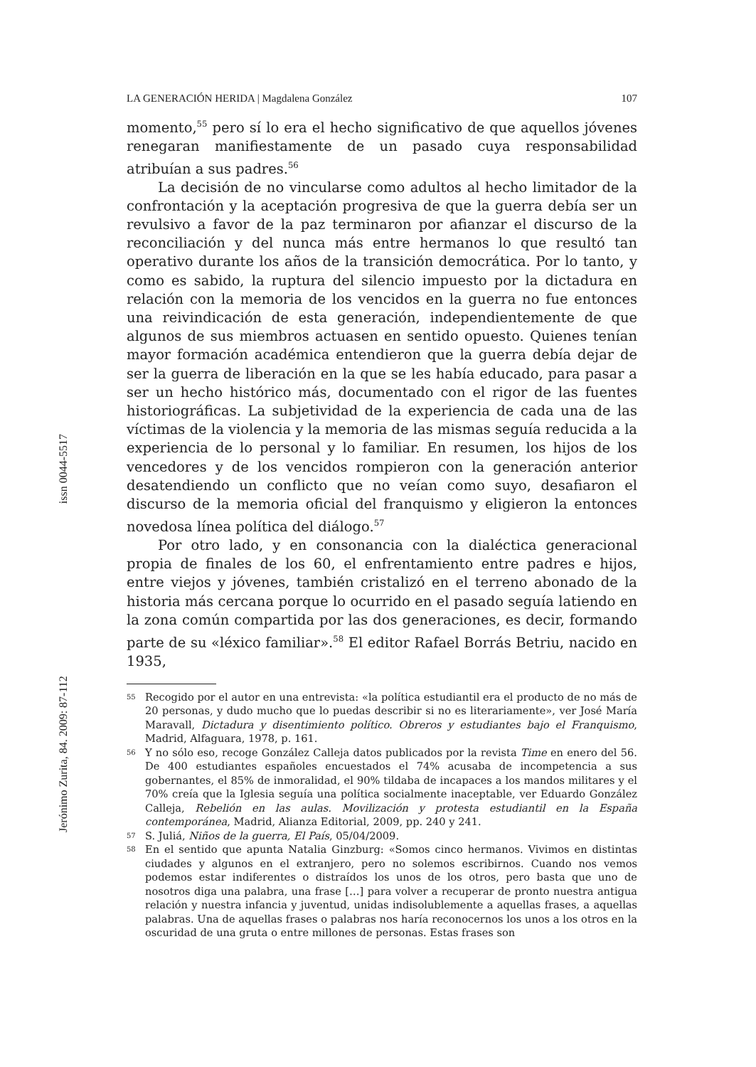LA GENERACIÓN HERIDA | Magdalena González 107
momento,<sup>55</sup> pero sí lo era el hecho significativo de que aquellos jóvenes renegaran manifiestamente de un pasado cuya responsabilidad atribuían a sus padres.<sup>56</sup>
La decisión de no vincularse como adultos al hecho limitador de la confrontación y la aceptación progresiva de que la guerra debía ser un revulsivo a favor de la paz terminaron por afianzar el discurso de la reconciliación y del nunca más entre hermanos lo que resultó tan operativo durante los años de la transición democrática. Por lo tanto, y como es sabido, la ruptura del silencio impuesto por la dictadura en relación con la memoria de los vencidos en la guerra no fue entonces una reivindicación de esta generación, independientemente de que algunos de sus miembros actuasen en sentido opuesto. Quienes tenían mayor formación académica entendieron que la guerra debía dejar de ser la guerra de liberación en la que se les había educado, para pasar a ser un hecho histórico más, documentado con el rigor de las fuentes historiográficas. La subjetividad de la experiencia de cada una de las víctimas de la violencia y la memoria de las mismas seguía reducida a la experiencia de lo personal y lo familiar. En resumen, los hijos de los vencedores y de los vencidos rompieron con la generación anterior desatendiendo un conflicto que no veían como suyo, desafiaron el discurso de la memoria oficial del franquismo y eligieron la entonces novedosa línea política del diálogo.<sup>57</sup>
Por otro lado, y en consonancia con la dialéctica generacional propia de finales de los 60, el enfrentamiento entre padres e hijos, entre viejos y jóvenes, también cristalizó en el terreno abonado de la historia más cercana porque lo ocurrido en el pasado seguía latiendo en la zona común compartida por las dos generaciones, es decir, formando parte de su «léxico familiar».<sup>58</sup> El editor Rafael Borrás Betriu, nacido en 1935,
55 Recogido por el autor en una entrevista: «la política estudiantil era el producto de no más de 20 personas, y dudo mucho que lo puedas describir si no es literariamente», ver José María Maravall, Dictadura y disentimiento político. Obreros y estudiantes bajo el Franquismo, Madrid, Alfaguara, 1978, p. 161.
56 Y no sólo eso, recoge González Calleja datos publicados por la revista Time en enero del 56. De 400 estudiantes españoles encuestados el 74% acusaba de incompetencia a sus gobernantes, el 85% de inmoralidad, el 90% tildaba de incapaces a los mandos militares y el 70% creía que la Iglesia seguía una política socialmente inaceptable, ver Eduardo González Calleja, Rebelión en las aulas. Movilización y protesta estudiantil en la España contemporánea, Madrid, Alianza Editorial, 2009, pp. 240 y 241.
57 S. Juliá, Niños de la guerra, El País, 05/04/2009.
58 En el sentido que apunta Natalia Ginzburg: «Somos cinco hermanos. Vivimos en distintas ciudades y algunos en el extranjero, pero no solemos escribirnos. Cuando nos vemos podemos estar indiferentes o distraídos los unos de los otros, pero basta que uno de nosotros diga una palabra, una frase […] para volver a recuperar de pronto nuestra antigua relación y nuestra infancia y juventud, unidas indisolublemente a aquellas frases, a aquellas palabras. Una de aquellas frases o palabras nos haría reconocernos los unos a los otros en la oscuridad de una gruta o entre millones de personas. Estas frases son
Jerónimo Zurita, 84. 2009: 87-112 issn 0044-5517